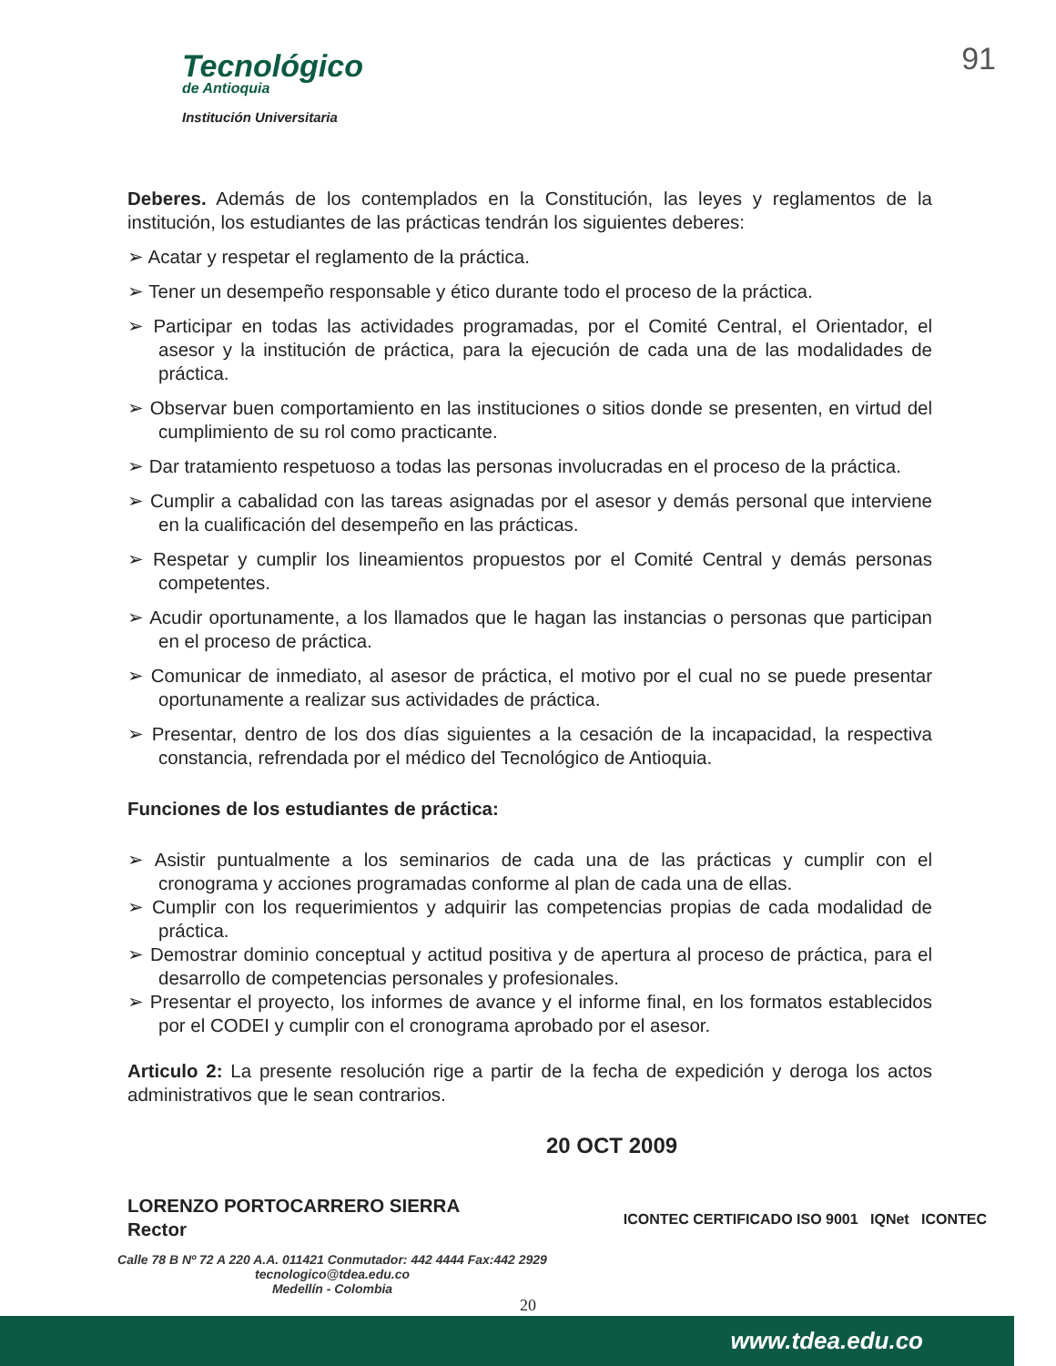Tecnológico
de Antioquia
Institución Universitaria
91
Deberes. Además de los contemplados en la Constitución, las leyes y reglamentos de la institución, los estudiantes de las prácticas tendrán los siguientes deberes:
➢ Acatar y respetar el reglamento de la práctica.
➢ Tener un desempeño responsable y ético durante todo el proceso de la práctica.
➢ Participar en todas las actividades programadas, por el Comité Central, el Orientador, el asesor y la institución de práctica, para la ejecución de cada una de las modalidades de práctica.
➢ Observar buen comportamiento en las instituciones o sitios donde se presenten, en virtud del cumplimiento de su rol como practicante.
➢ Dar tratamiento respetuoso a todas las personas involucradas en el proceso de la práctica.
➢ Cumplir a cabalidad con las tareas asignadas por el asesor y demás personal que interviene en la cualificación del desempeño en las prácticas.
➢ Respetar y cumplir los lineamientos propuestos por el Comité Central y demás personas competentes.
➢ Acudir oportunamente, a los llamados que le hagan las instancias o personas que participan en el proceso de práctica.
➢ Comunicar de inmediato, al asesor de práctica, el motivo por el cual no se puede presentar oportunamente a realizar sus actividades de práctica.
➢ Presentar, dentro de los dos días siguientes a la cesación de la incapacidad, la respectiva constancia, refrendada por el médico del Tecnológico de Antioquia.
Funciones de los estudiantes de práctica:
➢ Asistir puntualmente a los seminarios de cada una de las prácticas y cumplir con el cronograma y acciones programadas conforme al plan de cada una de ellas.
➢ Cumplir con los requerimientos y adquirir las competencias propias de cada modalidad de práctica.
➢ Demostrar dominio conceptual y actitud positiva y de apertura al proceso de práctica, para el desarrollo de competencias personales y profesionales.
➢ Presentar el proyecto, los informes de avance y el informe final, en los formatos establecidos por el CODEI y cumplir con el cronograma aprobado por el asesor.
Articulo 2: La presente resolución rige a partir de la fecha de expedición y deroga los actos administrativos que le sean contrarios.
20 OCT 2009
LORENZO PORTOCARRERO SIERRA
Rector
Calle 78 B Nº 72 A 220 A.A. 011421 Conmutador: 442 4444 Fax:442 2929
tecnologico@tdea.edu.co
Medellín - Colombia
20
ICONTEC CERTIFICADO ISO 9001 IQNet ICONTEC
www.tdea.edu.co